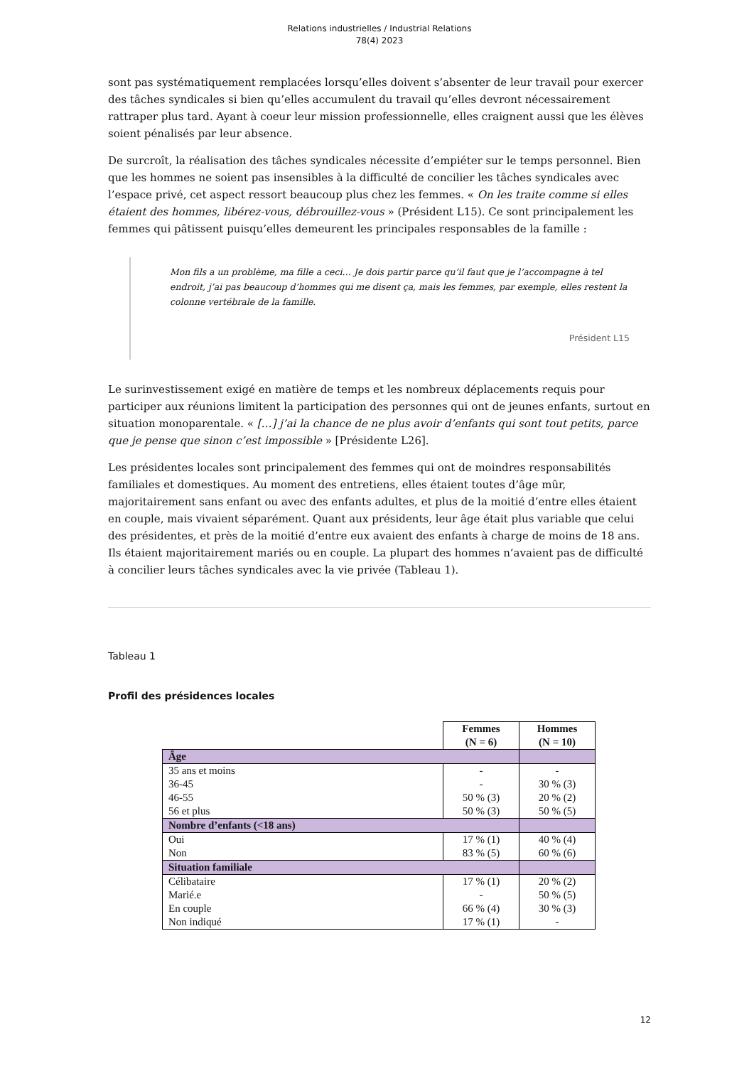Relations industrielles / Industrial Relations
78(4) 2023
sont pas systématiquement remplacées lorsqu’elles doivent s’absenter de leur travail pour exercer des tâches syndicales si bien qu’elles accumulent du travail qu’elles devront nécessairement rattraper plus tard. Ayant à coeur leur mission professionnelle, elles craignent aussi que les élèves soient pénalisés par leur absence.
De surcroît, la réalisation des tâches syndicales nécessite d’empiéter sur le temps personnel. Bien que les hommes ne soient pas insensibles à la difficulté de concilier les tâches syndicales avec l’espace privé, cet aspect ressort beaucoup plus chez les femmes. « On les traite comme si elles étaient des hommes, libérez-vous, débrouillez-vous » (Président L15). Ce sont principalement les femmes qui pâtissent puisqu’elles demeurent les principales responsables de la famille :
Mon fils a un problème, ma fille a ceci… Je dois partir parce qu’il faut que je l’accompagne à tel endroit, j’ai pas beaucoup d’hommes qui me disent ça, mais les femmes, par exemple, elles restent la colonne vertébrale de la famille.
Président L15
Le surinvestissement exigé en matière de temps et les nombreux déplacements requis pour participer aux réunions limitent la participation des personnes qui ont de jeunes enfants, surtout en situation monoparentale. « […] j’ai la chance de ne plus avoir d’enfants qui sont tout petits, parce que je pense que sinon c’est impossible » [Présidente L26].
Les présidentes locales sont principalement des femmes qui ont de moindres responsabilités familiales et domestiques. Au moment des entretiens, elles étaient toutes d’âge mûr, majoritairement sans enfant ou avec des enfants adultes, et plus de la moitié d’entre elles étaient en couple, mais vivaient séparément. Quant aux présidents, leur âge était plus variable que celui des présidentes, et près de la moitié d’entre eux avaient des enfants à charge de moins de 18 ans. Ils étaient majoritairement mariés ou en couple. La plupart des hommes n’avaient pas de difficulté à concilier leurs tâches syndicales avec la vie privée (Tableau 1).
Tableau 1
Profil des présidences locales
| | Femmes (N = 6) | Hommes (N = 10) |
| --- | --- | --- |
| Âge | | |
| 35 ans et moins 36-45 46-55 56 et plus | - - 50 % (3) 50 % (3) | - 30 % (3) 20 % (2) 50 % (5) |
| Nombre d’enfants (<18 ans) | | |
| Oui Non | 17 % (1) 83 % (5) | 40 % (4) 60 % (6) |
| Situation familiale | | |
| Célibataire Marié.e En couple Non indiqué | 17 % (1) - 66 % (4) 17 % (1) | 20 % (2) 50 % (5) 30 % (3) - |
12